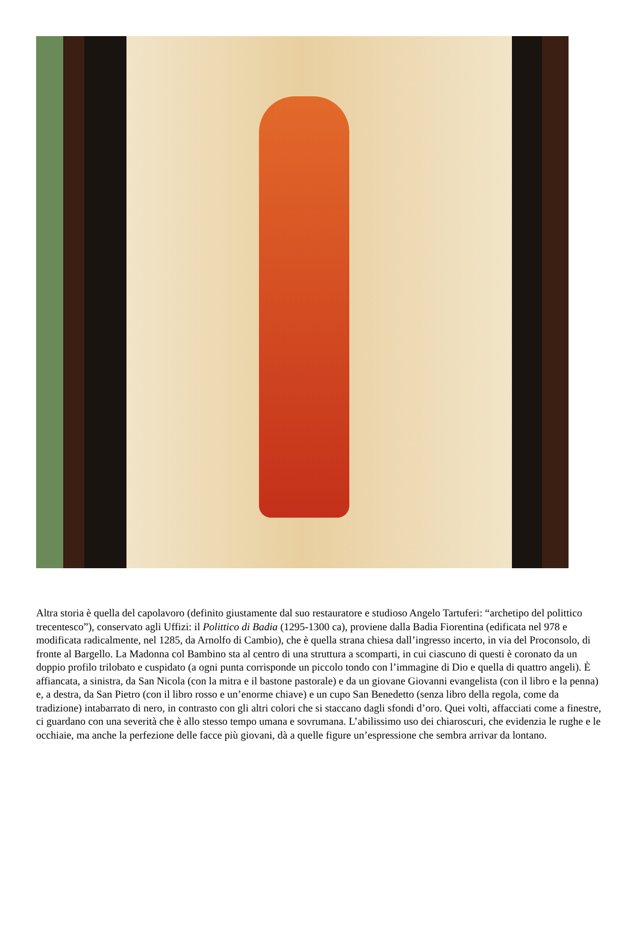Altra storia è quella del capolavoro (definito giustamente dal suo restauratore e studioso Angelo Tartuferi: “archetipo del polittico trecentesco”), conservato agli Uffizi: il Polittico di Badia (1295-1300 ca), proviene dalla Badia Fiorentina (edificata nel 978 e modificata radicalmente, nel 1285, da Arnolfo di Cambio), che è quella strana chiesa dall’ingresso incerto, in via del Proconsolo, di fronte al Bargello. La Madonna col Bambino sta al centro di una struttura a scomparti, in cui ciascuno di questi è coronato da un doppio profilo trilobato e cuspidato (a ogni punta corrisponde un piccolo tondo con l’immagine di Dio e quella di quattro angeli). È affiancata, a sinistra, da San Nicola (con la mitra e il bastone pastorale) e da un giovane Giovanni evangelista (con il libro e la penna) e, a destra, da San Pietro (con il libro rosso e un’enorme chiave) e un cupo San Benedetto (senza libro della regola, come da tradizione) intabarrato di nero, in contrasto con gli altri colori che si staccano dagli sfondi d’oro. Quei volti, affacciati come a finestre, ci guardano con una severità che è allo stesso tempo umana e sovrumana. L’abilissimo uso dei chiaroscuri, che evidenzia le rughe e le occhiaie, ma anche la perfezione delle facce più giovani, dà a quelle figure un’espressione che sembra arrivar da lontano.